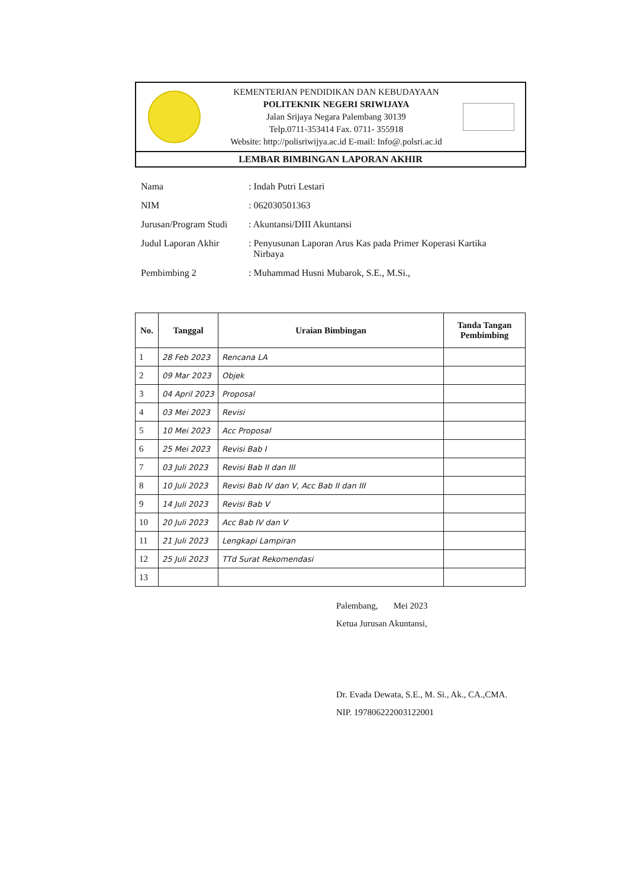KEMENTERIAN PENDIDIKAN DAN KEBUDAYAAN
POLITEKNIK NEGERI SRIWIJAYA
Jalan Srijaya Negara Palembang 30139
Telp.0711-353414 Fax. 0711- 355918
Website: http://polisriwijya.ac.id E-mail: Info@.polsri.ac.id
LEMBAR BIMBINGAN LAPORAN AKHIR
| Nama | : Indah Putri Lestari |
| NIM | : 062030501363 |
| Jurusan/Program Studi | : Akuntansi/DIII Akuntansi |
| Judul Laporan Akhir | : Penyusunan Laporan Arus Kas pada Primer Koperasi Kartika Nirbaya |
| Pembimbing 2 | : Muhammad Husni Mubarok, S.E., M.Si., |
| No. | Tanggal | Uraian Bimbingan | Tanda Tangan Pembimbing |
| --- | --- | --- | --- |
| 1 | 28 Feb 2023 | Rencana LA | |
| 2 | 09 Mar 2023 | Objek | |
| 3 | 04 April 2023 | Proposal | |
| 4 | 03 Mei 2023 | Revisi | |
| 5 | 10 Mei 2023 | Acc Proposal | |
| 6 | 25 Mei 2023 | Revisi Bab I | |
| 7 | 03 Juli 2023 | Revisi Bab II dan III | |
| 8 | 10 Juli 2023 | Revisi Bab IV dan V, Acc Bab II dan III | |
| 9 | 14 Juli 2023 | Revisi Bab V | |
| 10 | 20 Juli 2023 | Acc Bab IV dan V | |
| 11 | 21 Juli 2023 | Lengkapi Lampiran | |
| 12 | 25 Juli 2023 | TTd Surat Rekomendasi | |
| 13 | | | |
Palembang, Mei 2023
Ketua Jurusan Akuntansi,
Dr. Evada Dewata, S.E., M. Si., Ak., CA.,CMA.
NIP. 197806222003122001